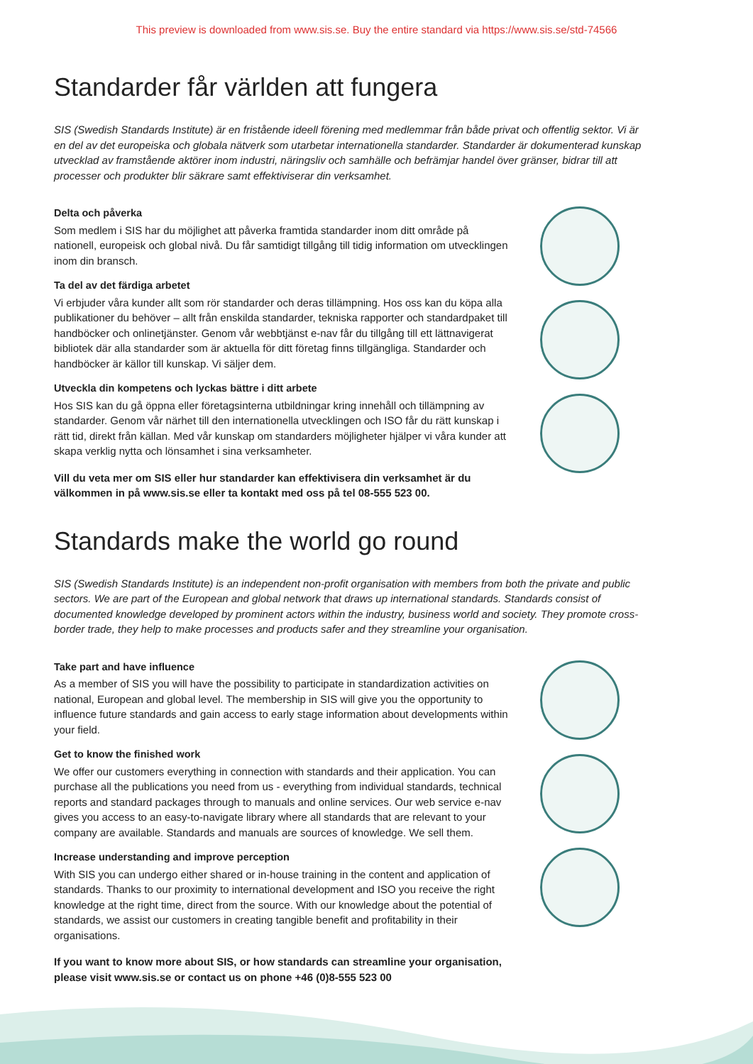This preview is downloaded from www.sis.se. Buy the entire standard via https://www.sis.se/std-74566
Standarder får världen att fungera
SIS (Swedish Standards Institute) är en fristående ideell förening med medlemmar från både privat och offentlig sektor. Vi är en del av det europeiska och globala nätverk som utarbetar internationella standarder. Standarder är dokumenterad kunskap utvecklad av framstående aktörer inom industri, näringsliv och samhälle och befrämjar handel över gränser, bidrar till att processer och produkter blir säkrare samt effektiviserar din verksamhet.
Delta och påverka
Som medlem i SIS har du möjlighet att påverka framtida standarder inom ditt område på nationell, europeisk och global nivå. Du får samtidigt tillgång till tidig information om utvecklingen inom din bransch.
Ta del av det färdiga arbetet
Vi erbjuder våra kunder allt som rör standarder och deras tillämpning. Hos oss kan du köpa alla publikationer du behöver – allt från enskilda standarder, tekniska rapporter och standard­paket till handböcker och onlinetjänster. Genom vår webbtjänst e-nav får du tillgång till ett lättnavigerat bibliotek där alla standarder som är aktuella för ditt företag finns tillgängliga. Standarder och handböcker är källor till kunskap. Vi säljer dem.
Utveckla din kompetens och lyckas bättre i ditt arbete
Hos SIS kan du gå öppna eller företagsinterna utbildningar kring innehåll och tillämpning av standarder. Genom vår närhet till den internationella utvecklingen och ISO får du rätt kunskap i rätt tid, direkt från källan. Med vår kunskap om standarders möjligheter hjälper vi våra kunder att skapa verklig nytta och lönsamhet i sina verksamheter.
Vill du veta mer om SIS eller hur standarder kan effektivisera din verksamhet är du välkommen in på www.sis.se eller ta kontakt med oss på tel 08-555 523 00.
Standards make the world go round
SIS (Swedish Standards Institute) is an independent non-profit organisation with members from both the private and public sectors. We are part of the European and global network that draws up international standards. Standards consist of documented knowledge developed by prominent actors within the industry, business world and society. They promote cross-border trade, they help to make processes and products safer and they streamline your organisation.
Take part and have influence
As a member of SIS you will have the possibility to participate in standardization activities on national, European and global level. The membership in SIS will give you the opportunity to influence future standards and gain access to early stage information about developments within your field.
Get to know the finished work
We offer our customers everything in connection with standards and their application. You can purchase all the publications you need from us - everything from individual standards, technical reports and standard packages through to manuals and online services. Our web service e-nav gives you access to an easy-to-navigate library where all standards that are relevant to your company are available. Standards and manuals are sources of knowledge. We sell them.
Increase understanding and improve perception
With SIS you can undergo either shared or in-house training in the content and application of standards. Thanks to our proximity to international development and ISO you receive the right knowledge at the right time, direct from the source. With our knowledge about the potential of standards, we assist our customers in creating tangible benefit and profitability in their organisations.
If you want to know more about SIS, or how standards can streamline your organisation, please visit www.sis.se or contact us on phone +46 (0)8-555 523 00